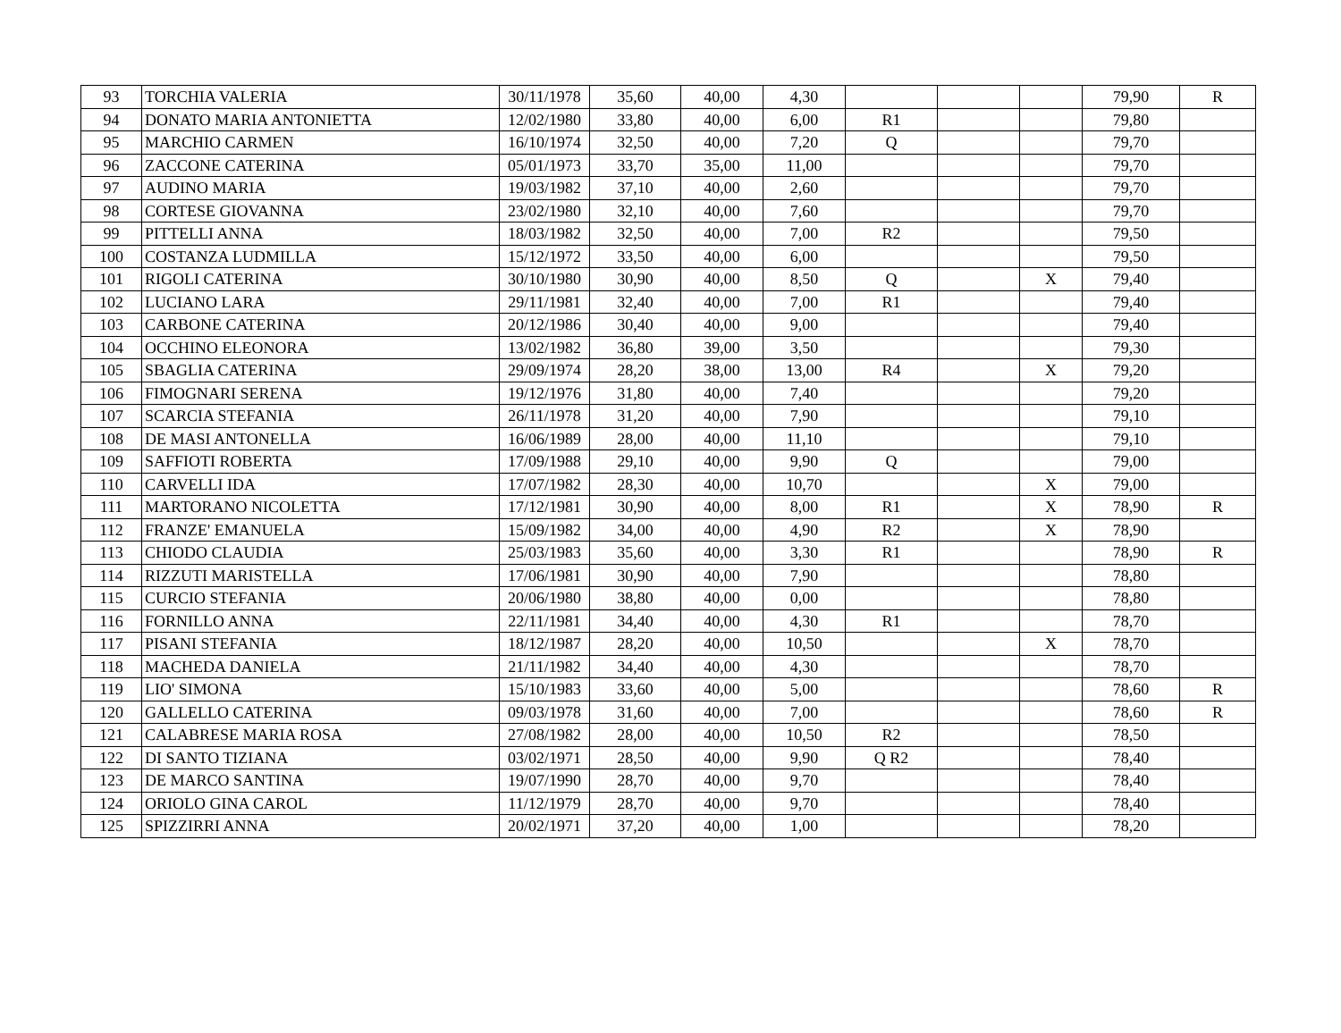| 93 | TORCHIA VALERIA | 30/11/1978 | 35,60 | 40,00 | 4,30 | | | | 79,90 | R |
| 94 | DONATO MARIA ANTONIETTA | 12/02/1980 | 33,80 | 40,00 | 6,00 | R1 | | | 79,80 | |
| 95 | MARCHIO CARMEN | 16/10/1974 | 32,50 | 40,00 | 7,20 | Q | | | 79,70 | |
| 96 | ZACCONE CATERINA | 05/01/1973 | 33,70 | 35,00 | 11,00 | | | | 79,70 | |
| 97 | AUDINO MARIA | 19/03/1982 | 37,10 | 40,00 | 2,60 | | | | 79,70 | |
| 98 | CORTESE GIOVANNA | 23/02/1980 | 32,10 | 40,00 | 7,60 | | | | 79,70 | |
| 99 | PITTELLI ANNA | 18/03/1982 | 32,50 | 40,00 | 7,00 | R2 | | | 79,50 | |
| 100 | COSTANZA LUDMILLA | 15/12/1972 | 33,50 | 40,00 | 6,00 | | | | 79,50 | |
| 101 | RIGOLI CATERINA | 30/10/1980 | 30,90 | 40,00 | 8,50 | Q | | X | 79,40 | |
| 102 | LUCIANO LARA | 29/11/1981 | 32,40 | 40,00 | 7,00 | R1 | | | 79,40 | |
| 103 | CARBONE CATERINA | 20/12/1986 | 30,40 | 40,00 | 9,00 | | | | 79,40 | |
| 104 | OCCHINO ELEONORA | 13/02/1982 | 36,80 | 39,00 | 3,50 | | | | 79,30 | |
| 105 | SBAGLIA CATERINA | 29/09/1974 | 28,20 | 38,00 | 13,00 | R4 | | X | 79,20 | |
| 106 | FIMOGNARI SERENA | 19/12/1976 | 31,80 | 40,00 | 7,40 | | | | 79,20 | |
| 107 | SCARCIA STEFANIA | 26/11/1978 | 31,20 | 40,00 | 7,90 | | | | 79,10 | |
| 108 | DE MASI ANTONELLA | 16/06/1989 | 28,00 | 40,00 | 11,10 | | | | 79,10 | |
| 109 | SAFFIOTI ROBERTA | 17/09/1988 | 29,10 | 40,00 | 9,90 | Q | | | 79,00 | |
| 110 | CARVELLI IDA | 17/07/1982 | 28,30 | 40,00 | 10,70 | | | X | 79,00 | |
| 111 | MARTORANO NICOLETTA | 17/12/1981 | 30,90 | 40,00 | 8,00 | R1 | | X | 78,90 | R |
| 112 | FRANZE' EMANUELA | 15/09/1982 | 34,00 | 40,00 | 4,90 | R2 | | X | 78,90 | |
| 113 | CHIODO CLAUDIA | 25/03/1983 | 35,60 | 40,00 | 3,30 | R1 | | | 78,90 | R |
| 114 | RIZZUTI MARISTELLA | 17/06/1981 | 30,90 | 40,00 | 7,90 | | | | 78,80 | |
| 115 | CURCIO STEFANIA | 20/06/1980 | 38,80 | 40,00 | 0,00 | | | | 78,80 | |
| 116 | FORNILLO ANNA | 22/11/1981 | 34,40 | 40,00 | 4,30 | R1 | | | 78,70 | |
| 117 | PISANI STEFANIA | 18/12/1987 | 28,20 | 40,00 | 10,50 | | | X | 78,70 | |
| 118 | MACHEDA DANIELA | 21/11/1982 | 34,40 | 40,00 | 4,30 | | | | 78,70 | |
| 119 | LIO' SIMONA | 15/10/1983 | 33,60 | 40,00 | 5,00 | | | | 78,60 | R |
| 120 | GALLELLO CATERINA | 09/03/1978 | 31,60 | 40,00 | 7,00 | | | | 78,60 | R |
| 121 | CALABRESE MARIA ROSA | 27/08/1982 | 28,00 | 40,00 | 10,50 | R2 | | | 78,50 | |
| 122 | DI SANTO TIZIANA | 03/02/1971 | 28,50 | 40,00 | 9,90 | Q R2 | | | 78,40 | |
| 123 | DE MARCO SANTINA | 19/07/1990 | 28,70 | 40,00 | 9,70 | | | | 78,40 | |
| 124 | ORIOLO GINA CAROL | 11/12/1979 | 28,70 | 40,00 | 9,70 | | | | 78,40 | |
| 125 | SPIZZIRRI ANNA | 20/02/1971 | 37,20 | 40,00 | 1,00 | | | | 78,20 | |